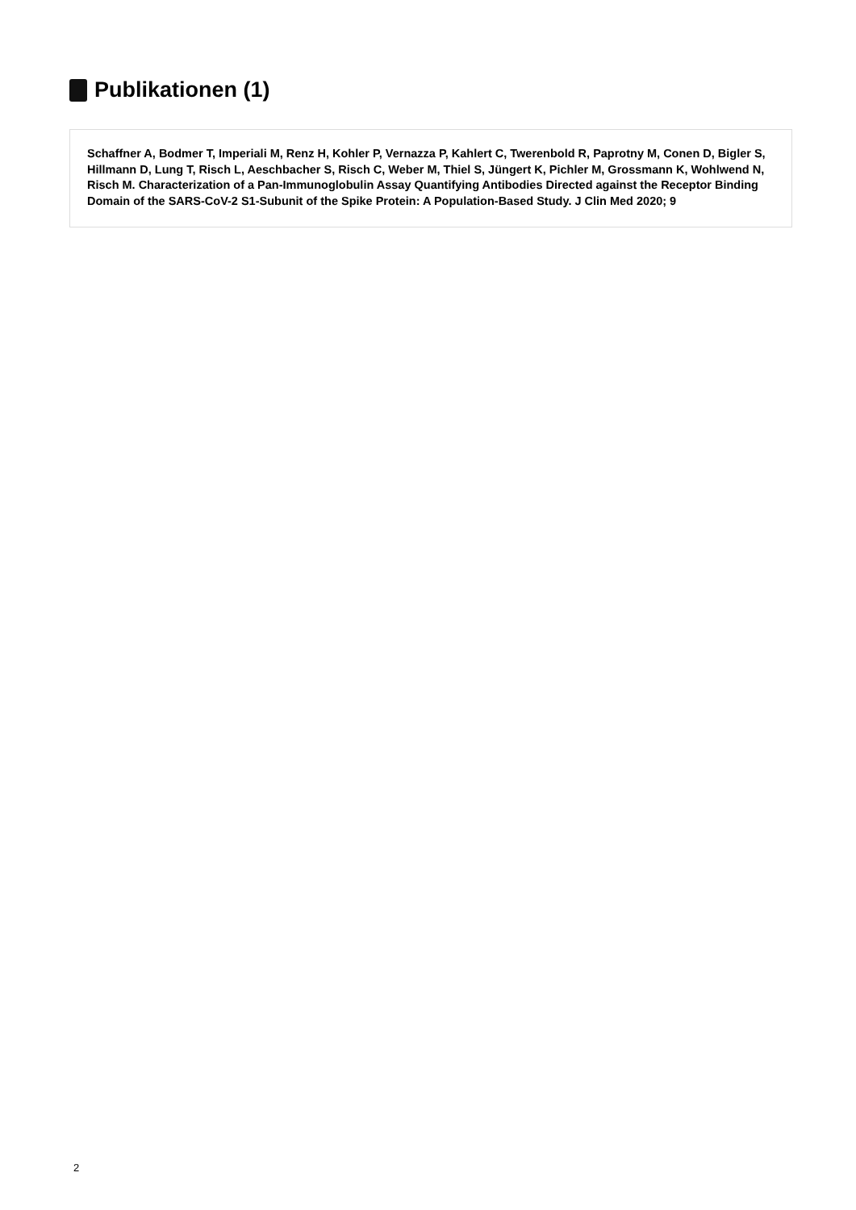Publikationen (1)
Schaffner A, Bodmer T, Imperiali M, Renz H, Kohler P, Vernazza P, Kahlert C, Twerenbold R, Paprotny M, Conen D, Bigler S, Hillmann D, Lung T, Risch L, Aeschbacher S, Risch C, Weber M, Thiel S, Jüngert K, Pichler M, Grossmann K, Wohlwend N, Risch M. Characterization of a Pan-Immunoglobulin Assay Quantifying Antibodies Directed against the Receptor Binding Domain of the SARS-CoV-2 S1-Subunit of the Spike Protein: A Population-Based Study. J Clin Med 2020; 9
2